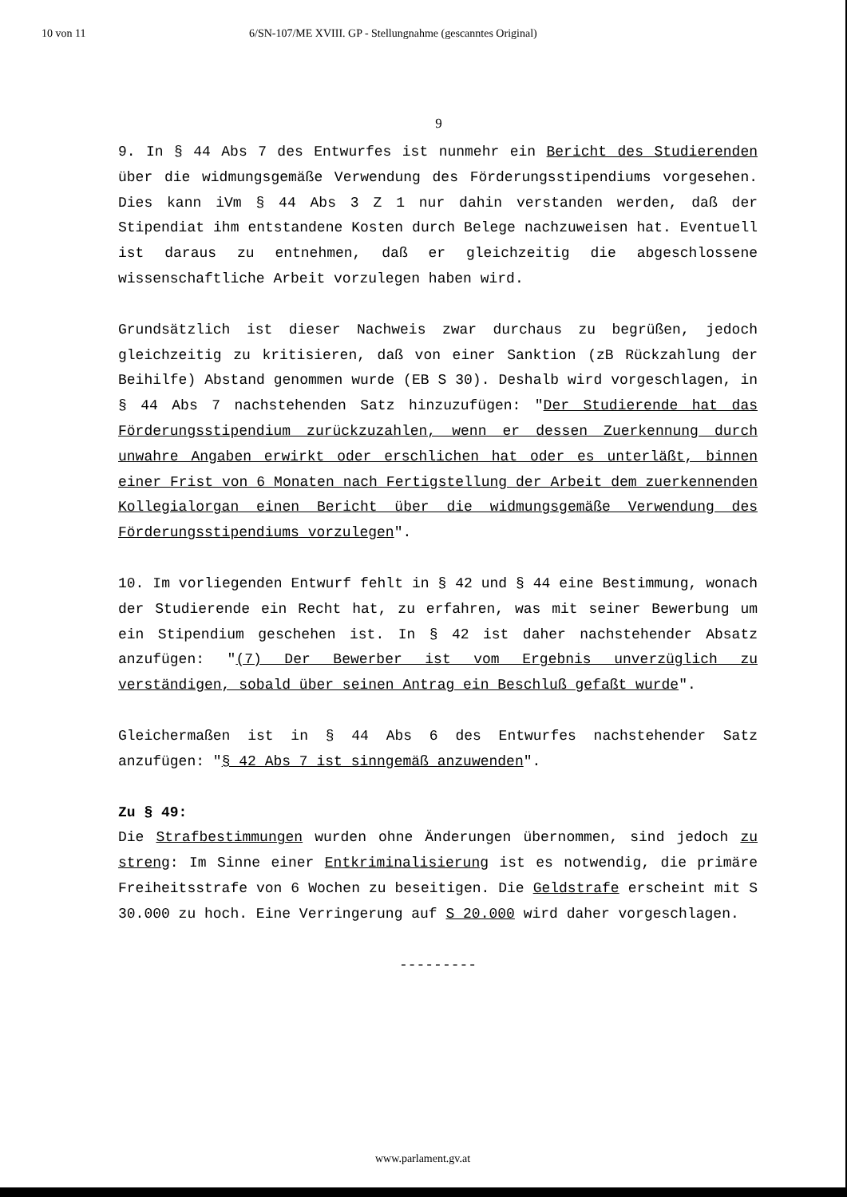10 von 11 6/SN-107/ME XVIII. GP - Stellungnahme (gescanntes Original)
9
9. In § 44 Abs 7 des Entwurfes ist nunmehr ein Bericht des Studierenden über die widmungsgemäße Verwendung des Förderungsstipendiums vorgesehen. Dies kann iVm § 44 Abs 3 Z 1 nur dahin verstanden werden, daß der Stipendiat ihm entstandene Kosten durch Belege nachzuweisen hat. Eventuell ist daraus zu entnehmen, daß er gleichzeitig die abgeschlossene wissenschaftliche Arbeit vorzulegen haben wird.
Grundsätzlich ist dieser Nachweis zwar durchaus zu begrüßen, jedoch gleichzeitig zu kritisieren, daß von einer Sanktion (zB Rückzahlung der Beihilfe) Abstand genommen wurde (EB S 30). Deshalb wird vorgeschlagen, in § 44 Abs 7 nachstehenden Satz hinzuzufügen: "Der Studierende hat das Förderungsstipendium zurückzuzahlen, wenn er dessen Zuerkennung durch unwahre Angaben erwirkt oder erschlichen hat oder es unterläßt, binnen einer Frist von 6 Monaten nach Fertigstellung der Arbeit dem zuerkennenden Kollegialorgan einen Bericht über die widmungsgemäße Verwendung des Förderungsstipendiums vorzulegen".
10. Im vorliegenden Entwurf fehlt in § 42 und § 44 eine Bestimmung, wonach der Studierende ein Recht hat, zu erfahren, was mit seiner Bewerbung um ein Stipendium geschehen ist. In § 42 ist daher nachstehender Absatz anzufügen: "(7) Der Bewerber ist vom Ergebnis unverzüglich zu verständigen, sobald über seinen Antrag ein Beschluß gefaßt wurde".
Gleichermaßen ist in § 44 Abs 6 des Entwurfes nachstehender Satz anzufügen: "§ 42 Abs 7 ist sinngemäß anzuwenden".
Zu § 49:
Die Strafbestimmungen wurden ohne Änderungen übernommen, sind jedoch zu streng: Im Sinne einer Entkriminalisierung ist es notwendig, die primäre Freiheitsstrafe von 6 Wochen zu beseitigen. Die Geldstrafe erscheint mit S 30.000 zu hoch. Eine Verringerung auf S 20.000 wird daher vorgeschlagen.
---------
www.parlament.gv.at